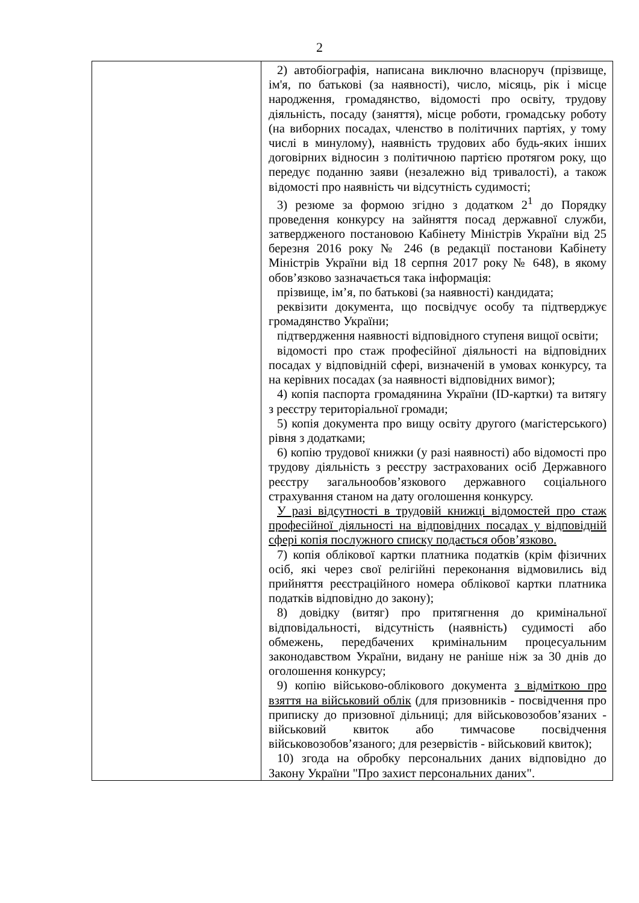2
| | 2) автобіографія, написана виключно власноруч (прізвище, ім'я, по батькові (за наявності), число, місяць, рік і місце народження, громадянство, відомості про освіту, трудову діяльність, посаду (заняття), місце роботи, громадську роботу (на виборних посадах, членство в політичних партіях, у тому числі в минулому), наявність трудових або будь-яких інших договірних відносин з політичною партією протягом року, що передує поданню заяви (незалежно від тривалості), а також відомості про наявність чи відсутність судимості; 3) резюме за формою згідно з додатком 2<sup>1</sup> до Порядку проведення конкурсу на зайняття посад державної служби, затвердженого постановою Кабінету Міністрів України від 25 березня 2016 року № 246 (в редакції постанови Кабінету Міністрів України від 18 серпня 2017 року № 648), в якому обов’язково зазначається така інформація: прізвище, ім’я, по батькові (за наявності) кандидата; реквізити документа, що посвідчує особу та підтверджує громадянство України; підтвердження наявності відповідного ступеня вищої освіти; відомості про стаж професійної діяльності на відповідних посадах у відповідній сфері, визначеній в умовах конкурсу, та на керівних посадах (за наявності відповідних вимог); 4) копія паспорта громадянина України (ID-картки) та витягу з реєстру територіальної громади; 5) копія документа про вищу освіту другого (магістерського) рівня з додатками; 6) копію трудової книжки (у разі наявності) або відомості про трудову діяльність з реєстру застрахованих осіб Державного реєстру загальнообов’язкового державного соціального страхування станом на дату оголошення конкурсу. У разі відсутності в трудовій книжці відомостей про стаж професійної діяльності на відповідних посадах у відповідній сфері копія послужного списку подається обов’язково. 7) копія облікової картки платника податків (крім фізичних осіб, які через свої релігійні переконання відмовились від прийняття реєстраційного номера облікової картки платника податків відповідно до закону); 8) довідку (витяг) про притягнення до кримінальної відповідальності, відсутність (наявність) судимості або обмежень, передбачених кримінальним процесуальним законодавством України, видану не раніше ніж за 30 днів до оголошення конкурсу; 9) копію військово-облікового документа з відміткою про взяття на військовий облік (для призовників - посвідчення про приписку до призовної дільниці; для військовозобов’язаних - військовий квиток або тимчасове посвідчення військовозобов’язаного; для резервістів - військовий квиток); 10) згода на обробку персональних даних відповідно до Закону України "Про захист персональних даних". |